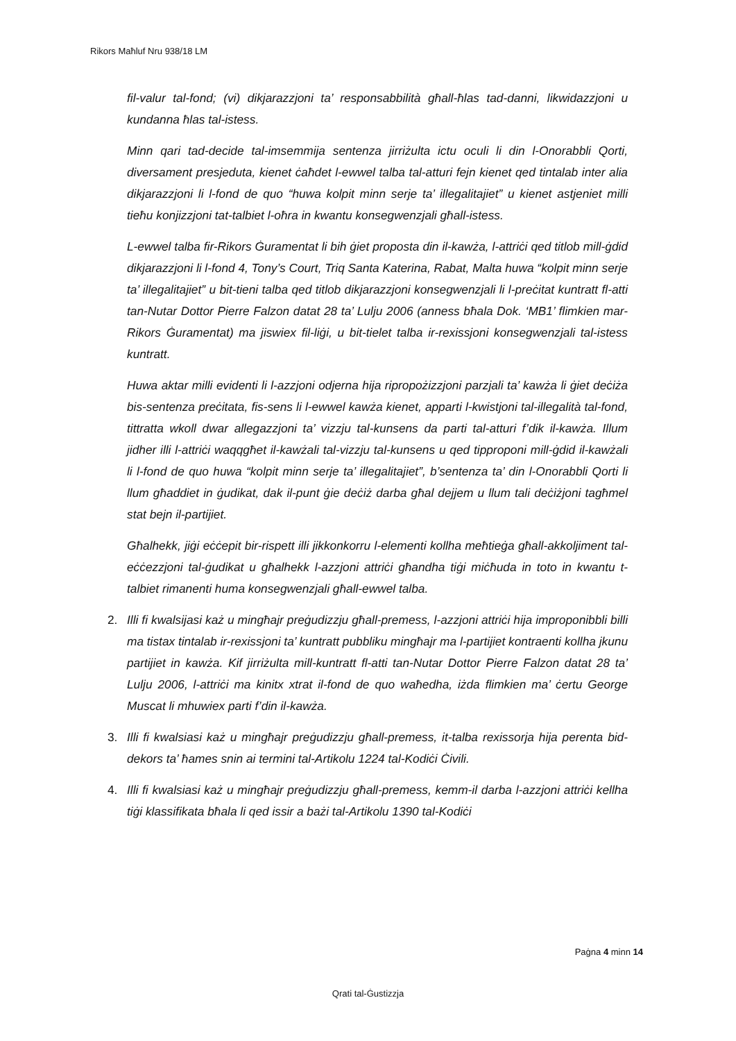Rikors Maħluf Nru 938/18 LM
fil-valur tal-fond; (vi) dikjarazzjoni ta’ responsabbilità għall-ħlas tad-danni, likwidazzjoni u kundanna ħlas tal-istess.
Minn qari tad-decide tal-imsemmija sentenza jirriżulta ictu oculi li din l-Onorabbli Qorti, diversament presjeduta, kienet ċaħdet l-ewwel talba tal-atturi fejn kienet qed tintalab inter alia dikjarazzjoni li l-fond de quo “huwa kolpit minn serje ta’ illegalitajiet” u kienet astjeniet milli tieħu konjizzjoni tat-talbiet l-oħra in kwantu konsegwenzjali għall-istess.
L-ewwel talba fir-Rikors Ġuramentat li bih ġiet proposta din il-kawża, l-attriċi qed titlob mill-ġdid dikjarazzjoni li l-fond 4, Tony’s Court, Triq Santa Katerina, Rabat, Malta huwa “kolpit minn serje ta’ illegalitajiet” u bit-tieni talba qed titlob dikjarazzjoni konsegwenzjali li l-preċitat kuntratt fl-atti tan-Nutar Dottor Pierre Falzon datat 28 ta’ Lulju 2006 (anness bħala Dok. ‘MB1’ flimkien mar-Rikors Ġuramentat) ma jiswiex fil-liġi, u bit-tielet talba ir-rexissjoni konsegwenzjali tal-istess kuntratt.
Huwa aktar milli evidenti li l-azzjoni odjerna hija ripropożizzjoni parzjali ta’ kawża li ġiet deċiża bis-sentenza preċitata, fis-sens li l-ewwel kawża kienet, apparti l-kwistjoni tal-illegalità tal-fond, tittratta wkoll dwar allegazzjoni ta’ vizzju tal-kunsens da parti tal-atturi f’dik il-kawża. Illum jidher illi l-attriċi waqqgħet il-kawżali tal-vizzju tal-kunsens u qed tipproponi mill-ġdid il-kawżali li l-fond de quo huwa “kolpit minn serje ta’ illegalitajiet”, b’sentenza ta’ din l-Onorabbli Qorti li llum għaddiet in ġudikat, dak il-punt ġie deċiż darba għal dejjem u llum tali deċiżjoni tagħmel stat bejn il-partijiet.
Għalhekk, jiġi eċċepit bir-rispett illi jikkonkorru l-elementi kollha meħtieġa għall-akkoljiment tal-eċċezzjoni tal-ġudikat u għalhekk l-azzjoni attriċi għandha tiġi miċħuda in toto in kwantu t-talbiet rimanenti huma konsegwenzjali għall-ewwel talba.
2. Illi fi kwalsijasi każ u mingħajr preġudizzju għall-premess, l-azzjoni attriċi hija improponibbli billi ma tistax tintalab ir-rexissjoni ta’ kuntratt pubbliku mingħajr ma l-partijiet kontraenti kollha jkunu partijiet in kawża. Kif jirriżulta mill-kuntratt fl-atti tan-Nutar Dottor Pierre Falzon datat 28 ta’ Lulju 2006, l-attriċi ma kinitx xtrat il-fond de quo waħedha, iżda flimkien ma’ ċertu George Muscat li mhuwiex parti f’din il-kawża.
3. Illi fi kwalsiasi każ u mingħajr preġudizzju għall-premess, it-talba rexissorja hija perenta bid-dekors ta’ ħames snin ai termini tal-Artikolu 1224 tal-Kodiċi Ċivili.
4. Illi fi kwalsiasi każ u mingħajr preġudizzju għall-premess, kemm-il darba l-azzjoni attriċi kellha tiġi klassifikata bħala li qed issir a bażi tal-Artikolu 1390 tal-Kodiċi
Paġna 4 minn 14
Qrati tal-Ġustizzja